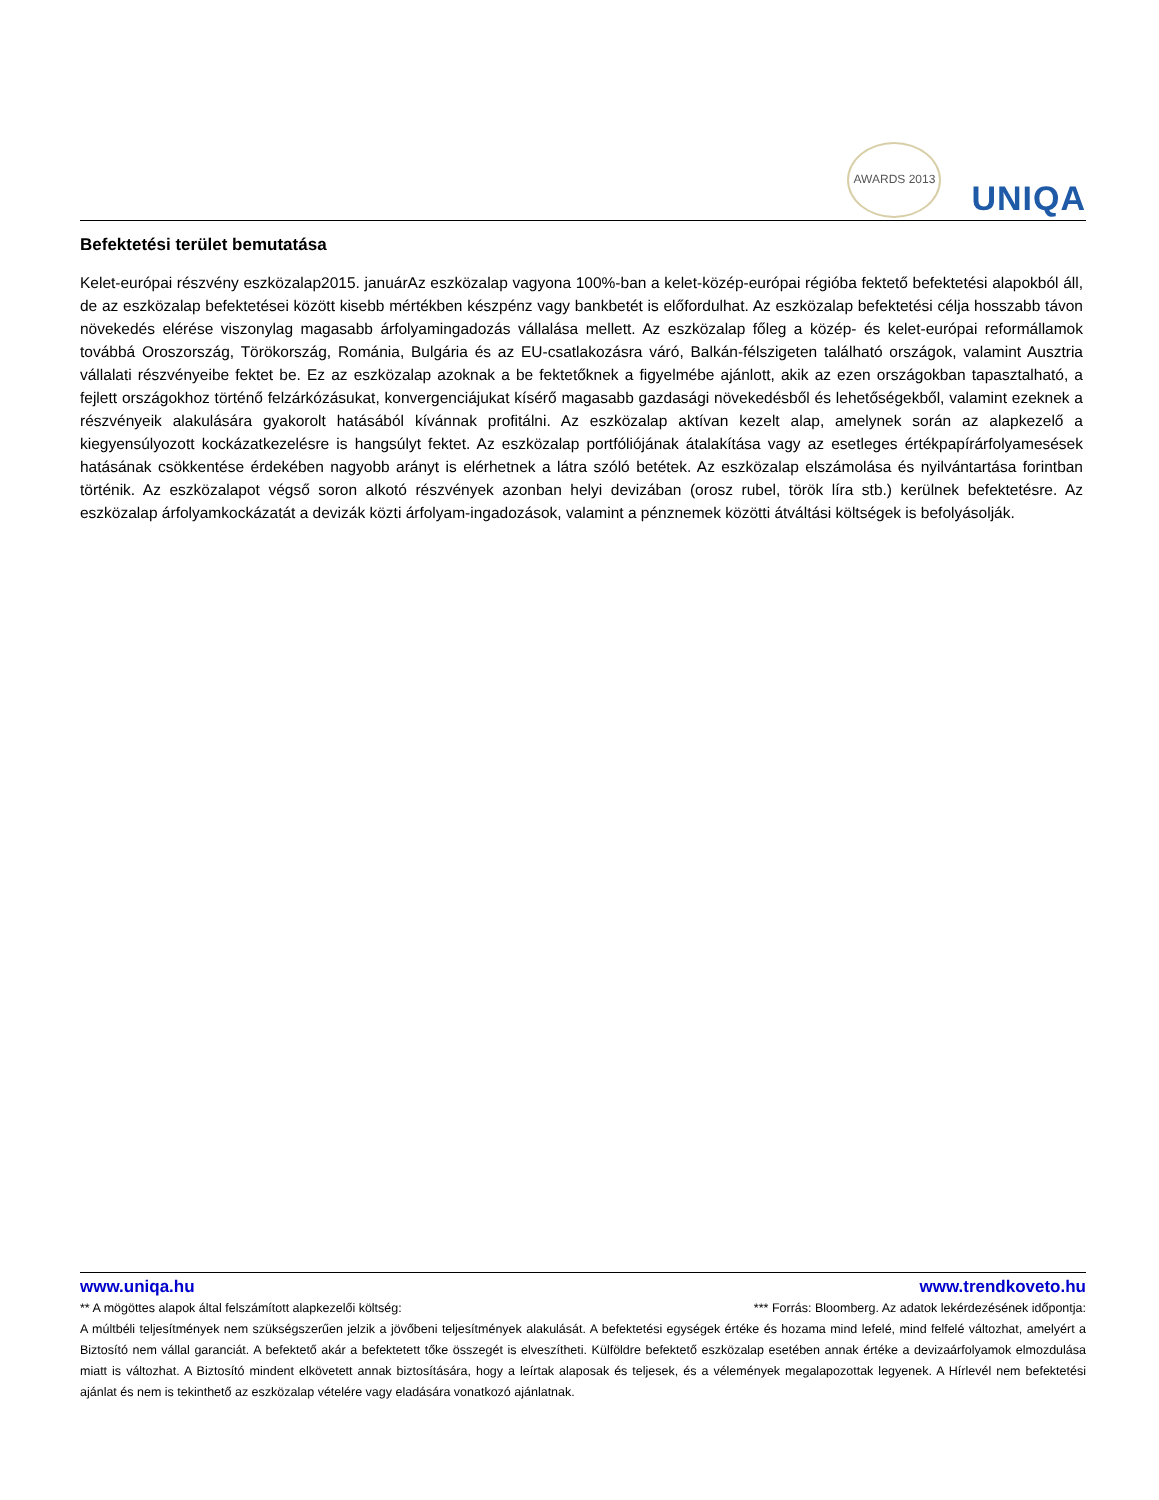AWARDS 2013
UNIQA
Befektetési terület bemutatása
Kelet-európai részvény eszközalap2015. januárAz eszközalap vagyona 100%-ban a kelet-közép-európai régióba fektető befektetési alapokból áll, de az eszközalap befektetései között kisebb mértékben készpénz vagy bankbetét is előfordulhat. Az eszközalap befektetési célja hosszabb távon növekedés elérése viszonylag magasabb árfolyamingadozás vállalása mellett. Az eszközalap főleg a közép- és kelet-európai reformállamok továbbá Oroszország, Törökország, Románia, Bulgária és az EU-csatlakozásra váró, Balkán-félszigeten található országok, valamint Ausztria vállalati részvényeibe fektet be. Ez az eszközalap azoknak a be fektetőknek a figyelmébe ajánlott, akik az ezen országokban tapasztalható, a fejlett országokhoz történő felzárkózásukat, konvergenciájukat kísérő magasabb gazdasági növekedésből és lehetőségekből, valamint ezeknek a részvényeik alakulására gyakorolt hatásából kívánnak profitálni. Az eszközalap aktívan kezelt alap, amelynek során az alapkezelő a kiegyensúlyozott kockázatkezelésre is hangsúlyt fektet. Az eszközalap portfóliójának átalakítása vagy az esetleges értékpapírárfolyamesések hatásának csökkentése érdekében nagyobb arányt is elérhetnek a látra szóló betétek. Az eszközalap elszámolása és nyilvántartása forintban történik. Az eszközalapot végső soron alkotó részvények azonban helyi devizában (orosz rubel, török líra stb.) kerülnek befektetésre. Az eszközalap árfolyamkockázatát a devizák közti árfolyam-ingadozások, valamint a pénznemek közötti átváltási költségek is befolyásolják.
www.uniqa.hu www.trendkoveto.hu
** A mögöttes alapok által felszámított alapkezelői költség: *** Forrás: Bloomberg. Az adatok lekérdezésének időpontja:
A múltbéli teljesítmények nem szükségszerűen jelzik a jövőbeni teljesítmények alakulását. A befektetési egységek értéke és hozama mind lefelé, mind felfelé változhat, amelyért a Biztosító nem vállal garanciát. A befektető akár a befektetett tőke összegét is elveszítheti. Külföldre befektető eszközalap esetében annak értéke a devizaárfolyamok elmozdulása miatt is változhat. A Biztosító mindent elkövetett annak biztosítására, hogy a leírtak alaposak és teljesek, és a vélemények megalapozottak legyenek. A Hírlevél nem befektetési ajánlat és nem is tekinthető az eszközalap vételére vagy eladására vonatkozó ajánlatnak.